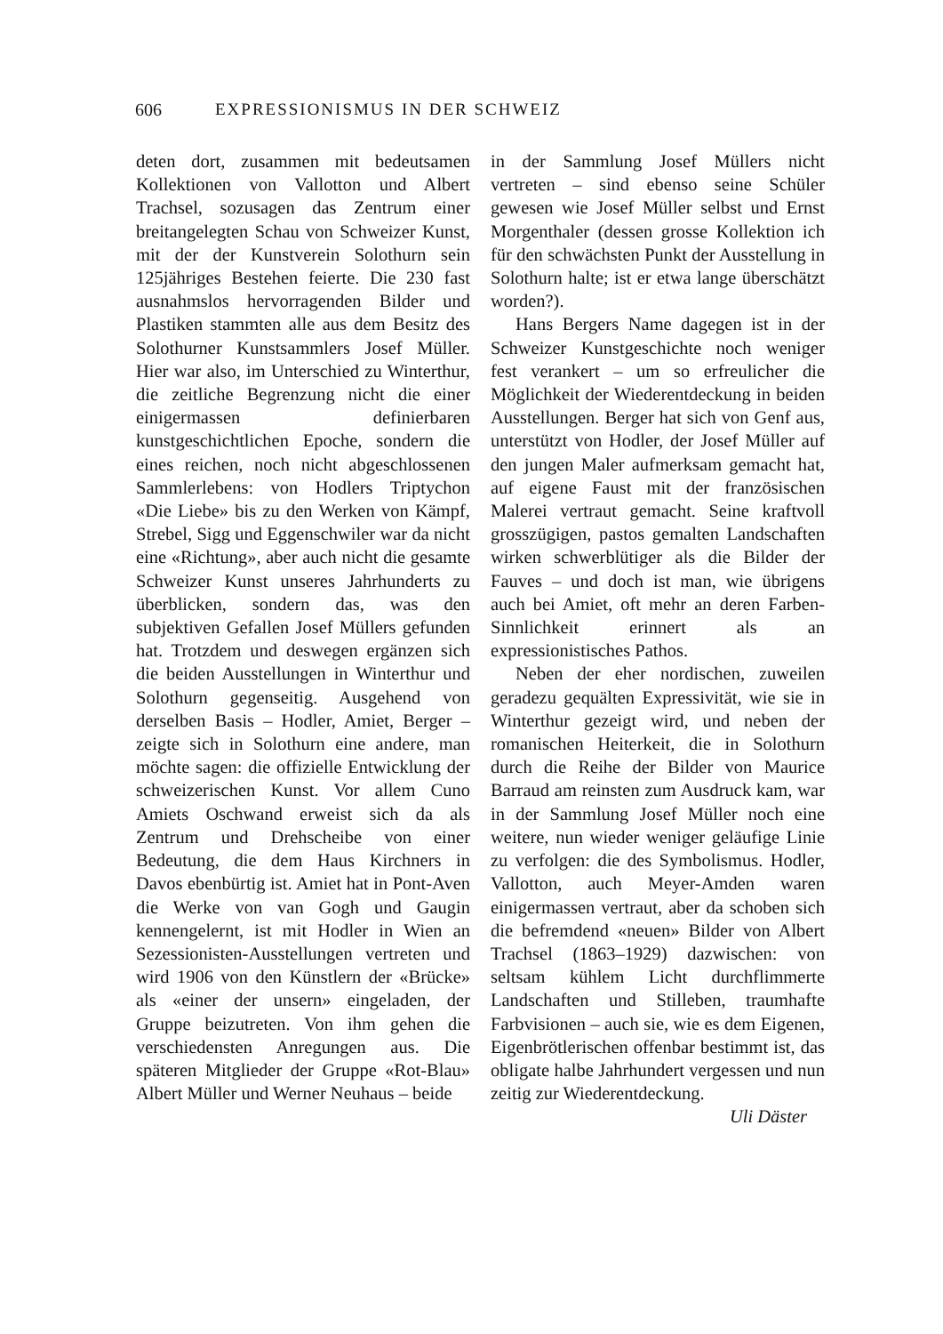606 EXPRESSIONISMUS IN DER SCHWEIZ
deten dort, zusammen mit bedeutsamen Kollektionen von Vallotton und Albert Trachsel, sozusagen das Zentrum einer breitangelegten Schau von Schweizer Kunst, mit der der Kunstverein Solothurn sein 125jähriges Bestehen feierte. Die 230 fast ausnahmslos hervorragenden Bilder und Plastiken stammten alle aus dem Besitz des Solothurner Kunstsammlers Josef Müller. Hier war also, im Unterschied zu Winterthur, die zeitliche Begrenzung nicht die einer einigermassen definierbaren kunstgeschichtlichen Epoche, sondern die eines reichen, noch nicht abgeschlossenen Sammlerlebens: von Hodlers Triptychon «Die Liebe» bis zu den Werken von Kämpf, Strebel, Sigg und Eggenschwiler war da nicht eine «Richtung», aber auch nicht die gesamte Schweizer Kunst unseres Jahrhunderts zu überblicken, sondern das, was den subjektiven Gefallen Josef Müllers gefunden hat. Trotzdem und deswegen ergänzen sich die beiden Ausstellungen in Winterthur und Solothurn gegenseitig. Ausgehend von derselben Basis – Hodler, Amiet, Berger – zeigte sich in Solothurn eine andere, man möchte sagen: die offizielle Entwicklung der schweizerischen Kunst. Vor allem Cuno Amiets Oschwand erweist sich da als Zentrum und Drehscheibe von einer Bedeutung, die dem Haus Kirchners in Davos ebenbürtig ist. Amiet hat in Pont-Aven die Werke von van Gogh und Gaugin kennengelernt, ist mit Hodler in Wien an Sezessionisten-Ausstellungen vertreten und wird 1906 von den Künstlern der «Brücke» als «einer der unsern» eingeladen, der Gruppe beizutreten. Von ihm gehen die verschiedensten Anregungen aus. Die späteren Mitglieder der Gruppe «Rot-Blau» Albert Müller und Werner Neuhaus – beide
in der Sammlung Josef Müllers nicht vertreten – sind ebenso seine Schüler gewesen wie Josef Müller selbst und Ernst Morgenthaler (dessen grosse Kollektion ich für den schwächsten Punkt der Ausstellung in Solothurn halte; ist er etwa lange überschätzt worden?).
Hans Bergers Name dagegen ist in der Schweizer Kunstgeschichte noch weniger fest verankert – um so erfreulicher die Möglichkeit der Wiederentdeckung in beiden Ausstellungen. Berger hat sich von Genf aus, unterstützt von Hodler, der Josef Müller auf den jungen Maler aufmerksam gemacht hat, auf eigene Faust mit der französischen Malerei vertraut gemacht. Seine kraftvoll grosszügigen, pastos gemalten Landschaften wirken schwerblütiger als die Bilder der Fauves – und doch ist man, wie übrigens auch bei Amiet, oft mehr an deren Farben-Sinnlichkeit erinnert als an expressionistisches Pathos.
Neben der eher nordischen, zuweilen geradezu gequälten Expressivität, wie sie in Winterthur gezeigt wird, und neben der romanischen Heiterkeit, die in Solothurn durch die Reihe der Bilder von Maurice Barraud am reinsten zum Ausdruck kam, war in der Sammlung Josef Müller noch eine weitere, nun wieder weniger geläufige Linie zu verfolgen: die des Symbolismus. Hodler, Vallotton, auch Meyer-Amden waren einigermassen vertraut, aber da schoben sich die befremdend «neuen» Bilder von Albert Trachsel (1863–1929) dazwischen: von seltsam kühlem Licht durchflimmerte Landschaften und Stilleben, traumhafte Farbvisionen – auch sie, wie es dem Eigenen, Eigenbrötlerischen offenbar bestimmt ist, das obligate halbe Jahrhundert vergessen und nun zeitig zur Wiederentdeckung.
Uli Däster